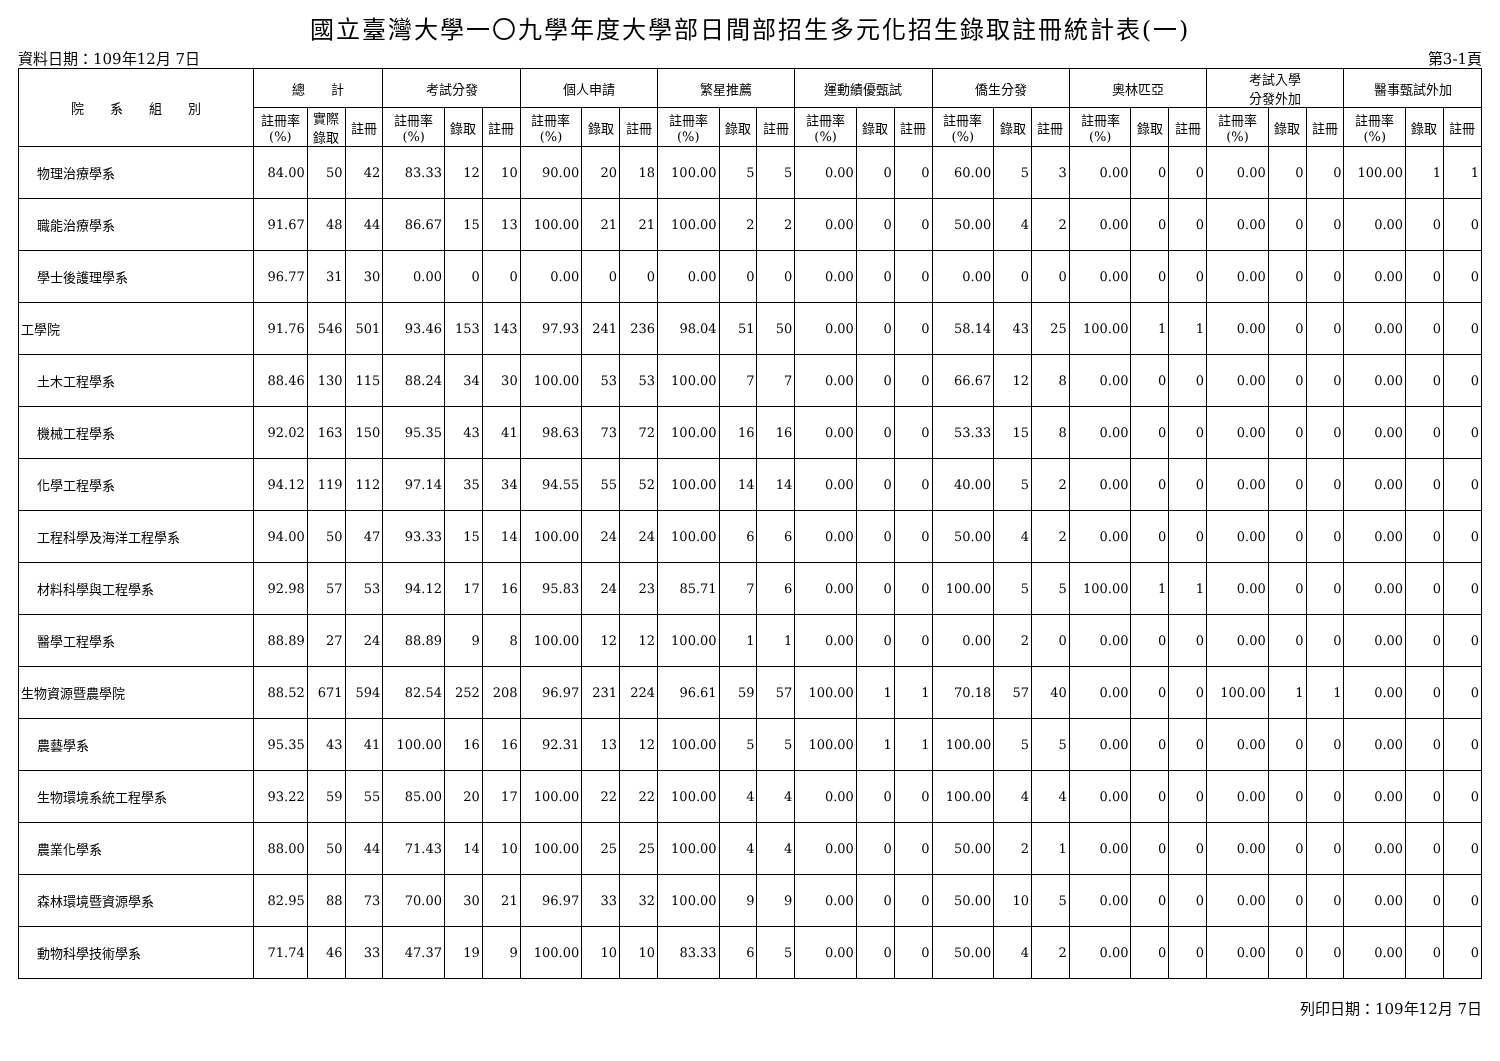國立臺灣大學一〇九學年度大學部日間部招生多元化招生錄取註冊統計表(一)
資料日期：109年12月 7日 第3-1頁
| 院 系 組 別 | 總 計 | | | 考試分發 | | | 個人申請 | | | 繁星推薦 | | | 運動績優甄試 | | | 僑生分發 | | | 奧林匹亞 | | | 考試入學 分發外加 | | | 醫事甄試外加 | | |
| --- | --- | --- | --- | --- | --- | --- | --- | --- | --- | --- | --- | --- | --- | --- | --- | --- | --- | --- | --- | --- | --- | --- | --- | --- | --- | --- | --- |
| | 註冊率 (%) | 實際 錄取 | 註冊 | 註冊率 (%) | 錄取 | 註冊 | 註冊率 (%) | 錄取 | 註冊 | 註冊率 (%) | 錄取 | 註冊 | 註冊率 (%) | 錄取 | 註冊 | 註冊率 (%) | 錄取 | 註冊 | 註冊率 (%) | 錄取 | 註冊 | 註冊率 (%) | 錄取 | 註冊 | 註冊率 (%) | 錄取 | 註冊 |
| 物理治療學系 | 84.00 | 50 | 42 | 83.33 | 12 | 10 | 90.00 | 20 | 18 | 100.00 | 5 | 5 | 0.00 | 0 | 0 | 60.00 | 5 | 3 | 0.00 | 0 | 0 | 0.00 | 0 | 0 | 100.00 | 1 | 1 |
| 職能治療學系 | 91.67 | 48 | 44 | 86.67 | 15 | 13 | 100.00 | 21 | 21 | 100.00 | 2 | 2 | 0.00 | 0 | 0 | 50.00 | 4 | 2 | 0.00 | 0 | 0 | 0.00 | 0 | 0 | 0.00 | 0 | 0 |
| 學士後護理學系 | 96.77 | 31 | 30 | 0.00 | 0 | 0 | 0.00 | 0 | 0 | 0.00 | 0 | 0 | 0.00 | 0 | 0 | 0.00 | 0 | 0 | 0.00 | 0 | 0 | 0.00 | 0 | 0 | 0.00 | 0 | 0 |
| 工學院 | 91.76 | 546 | 501 | 93.46 | 153 | 143 | 97.93 | 241 | 236 | 98.04 | 51 | 50 | 0.00 | 0 | 0 | 58.14 | 43 | 25 | 100.00 | 1 | 1 | 0.00 | 0 | 0 | 0.00 | 0 | 0 |
| 土木工程學系 | 88.46 | 130 | 115 | 88.24 | 34 | 30 | 100.00 | 53 | 53 | 100.00 | 7 | 7 | 0.00 | 0 | 0 | 66.67 | 12 | 8 | 0.00 | 0 | 0 | 0.00 | 0 | 0 | 0.00 | 0 | 0 |
| 機械工程學系 | 92.02 | 163 | 150 | 95.35 | 43 | 41 | 98.63 | 73 | 72 | 100.00 | 16 | 16 | 0.00 | 0 | 0 | 53.33 | 15 | 8 | 0.00 | 0 | 0 | 0.00 | 0 | 0 | 0.00 | 0 | 0 |
| 化學工程學系 | 94.12 | 119 | 112 | 97.14 | 35 | 34 | 94.55 | 55 | 52 | 100.00 | 14 | 14 | 0.00 | 0 | 0 | 40.00 | 5 | 2 | 0.00 | 0 | 0 | 0.00 | 0 | 0 | 0.00 | 0 | 0 |
| 工程科學及海洋工程學系 | 94.00 | 50 | 47 | 93.33 | 15 | 14 | 100.00 | 24 | 24 | 100.00 | 6 | 6 | 0.00 | 0 | 0 | 50.00 | 4 | 2 | 0.00 | 0 | 0 | 0.00 | 0 | 0 | 0.00 | 0 | 0 |
| 材料科學與工程學系 | 92.98 | 57 | 53 | 94.12 | 17 | 16 | 95.83 | 24 | 23 | 85.71 | 7 | 6 | 0.00 | 0 | 0 | 100.00 | 5 | 5 | 100.00 | 1 | 1 | 0.00 | 0 | 0 | 0.00 | 0 | 0 |
| 醫學工程學系 | 88.89 | 27 | 24 | 88.89 | 9 | 8 | 100.00 | 12 | 12 | 100.00 | 1 | 1 | 0.00 | 0 | 0 | 0.00 | 2 | 0 | 0.00 | 0 | 0 | 0.00 | 0 | 0 | 0.00 | 0 | 0 |
| 生物資源暨農學院 | 88.52 | 671 | 594 | 82.54 | 252 | 208 | 96.97 | 231 | 224 | 96.61 | 59 | 57 | 100.00 | 1 | 1 | 70.18 | 57 | 40 | 0.00 | 0 | 0 | 100.00 | 1 | 1 | 0.00 | 0 | 0 |
| 農藝學系 | 95.35 | 43 | 41 | 100.00 | 16 | 16 | 92.31 | 13 | 12 | 100.00 | 5 | 5 | 100.00 | 1 | 1 | 100.00 | 5 | 5 | 0.00 | 0 | 0 | 0.00 | 0 | 0 | 0.00 | 0 | 0 |
| 生物環境系統工程學系 | 93.22 | 59 | 55 | 85.00 | 20 | 17 | 100.00 | 22 | 22 | 100.00 | 4 | 4 | 0.00 | 0 | 0 | 100.00 | 4 | 4 | 0.00 | 0 | 0 | 0.00 | 0 | 0 | 0.00 | 0 | 0 |
| 農業化學系 | 88.00 | 50 | 44 | 71.43 | 14 | 10 | 100.00 | 25 | 25 | 100.00 | 4 | 4 | 0.00 | 0 | 0 | 50.00 | 2 | 1 | 0.00 | 0 | 0 | 0.00 | 0 | 0 | 0.00 | 0 | 0 |
| 森林環境暨資源學系 | 82.95 | 88 | 73 | 70.00 | 30 | 21 | 96.97 | 33 | 32 | 100.00 | 9 | 9 | 0.00 | 0 | 0 | 50.00 | 10 | 5 | 0.00 | 0 | 0 | 0.00 | 0 | 0 | 0.00 | 0 | 0 |
| 動物科學技術學系 | 71.74 | 46 | 33 | 47.37 | 19 | 9 | 100.00 | 10 | 10 | 83.33 | 6 | 5 | 0.00 | 0 | 0 | 50.00 | 4 | 2 | 0.00 | 0 | 0 | 0.00 | 0 | 0 | 0.00 | 0 | 0 |
列印日期：109年12月 7日